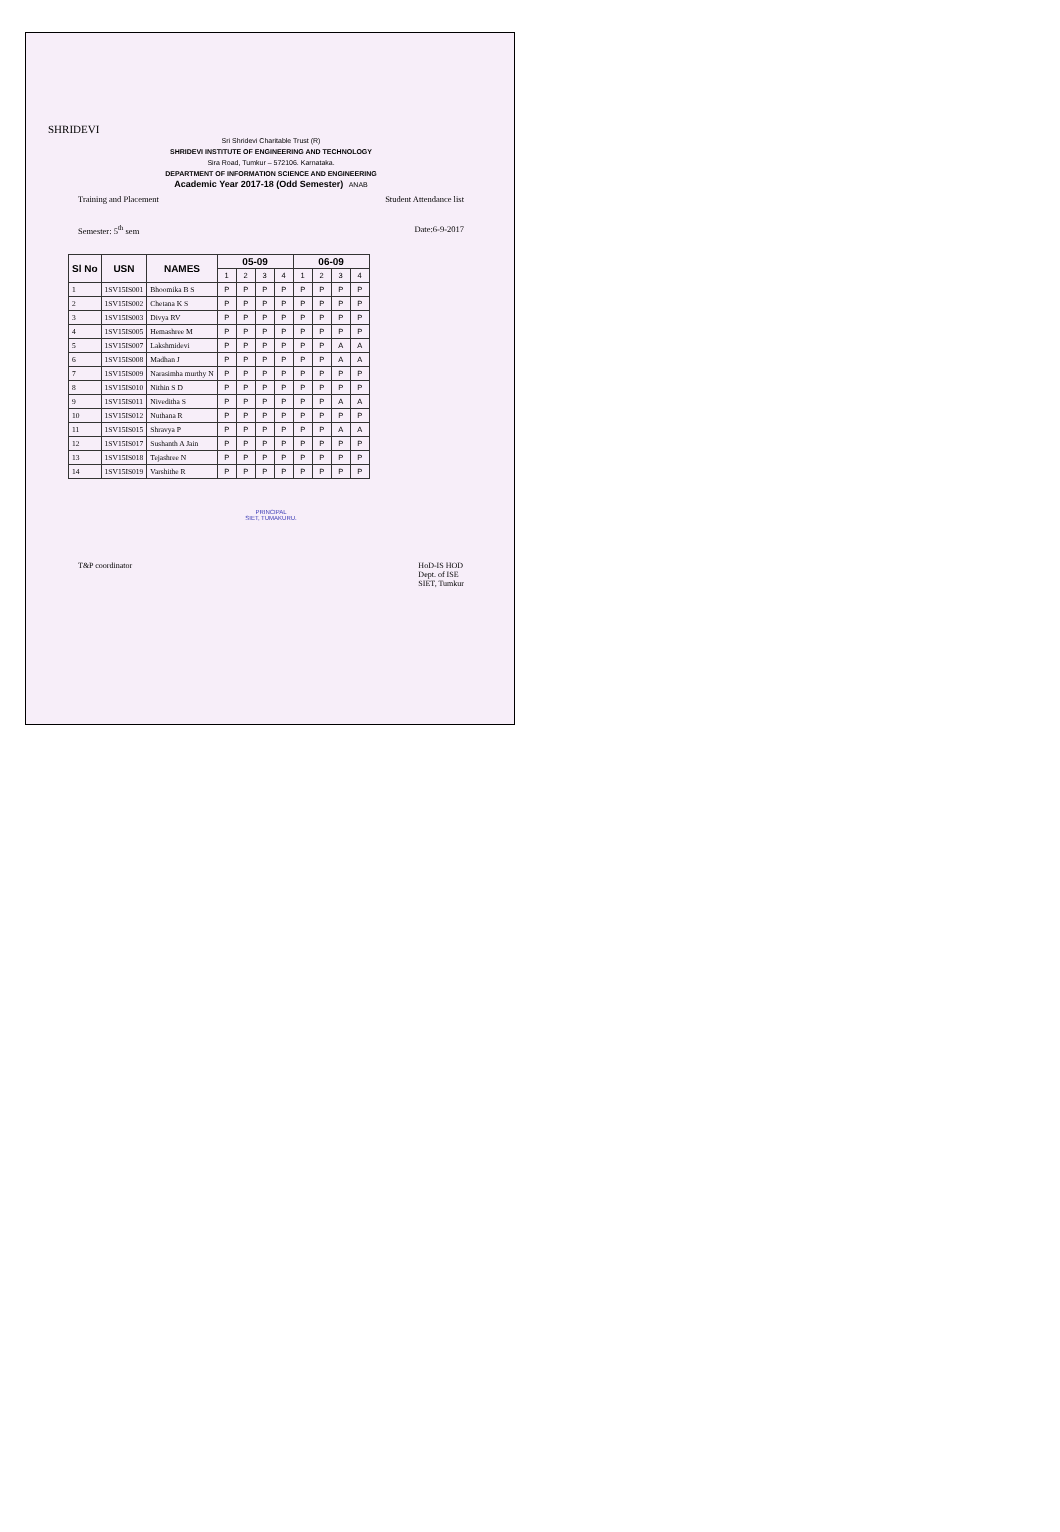SHRIDEVI
Sri Shridevi Charitable Trust (R)
SHRIDEVI INSTITUTE OF ENGINEERING AND TECHNOLOGY
Sira Road, Tumkur – 572106. Karnataka.
DEPARTMENT OF INFORMATION SCIENCE AND ENGINEERING
Academic Year 2017-18 (Odd Semester) ANAB
Training and Placement Student Attendance list
Semester: 5<sup>th</sup> sem Date:6-9-2017
| Sl No | USN | NAMES | 05-09 | | | | 06-09 | | | |
| --- | --- | --- | --- | --- | --- | --- | --- | --- | --- | --- |
| | | | 1 | 2 | 3 | 4 | 1 | 2 | 3 | 4 |
| 1 | 1SV15IS001 | Bhoomika B S | P | P | P | P | P | P | P | P |
| 2 | 1SV15IS002 | Chetana K S | P | P | P | P | P | P | P | P |
| 3 | 1SV15IS003 | Divya RV | P | P | P | P | P | P | P | P |
| 4 | 1SV15IS005 | Hemashree M | P | P | P | P | P | P | P | P |
| 5 | 1SV15IS007 | Lakshmidevi | P | P | P | P | P | P | A | A |
| 6 | 1SV15IS008 | Madhan J | P | P | P | P | P | P | A | A |
| 7 | 1SV15IS009 | Narasimha murthy N | P | P | P | P | P | P | P | P |
| 8 | 1SV15IS010 | Nithin S D | P | P | P | P | P | P | P | P |
| 9 | 1SV15IS011 | Niveditha S | P | P | P | P | P | P | A | A |
| 10 | 1SV15IS012 | Nuthana R | P | P | P | P | P | P | P | P |
| 11 | 1SV15IS015 | Shravya P | P | P | P | P | P | P | A | A |
| 12 | 1SV15IS017 | Sushanth A Jain | P | P | P | P | P | P | P | P |
| 13 | 1SV15IS018 | Tejashree N | P | P | P | P | P | P | P | P |
| 14 | 1SV15IS019 | Varshithe R | P | P | P | P | P | P | P | P |
PRINCIPAL
SIET, TUMAKURU.
T&P coordinator HoD-IS HOD
Dept. of ISE
SIET, Tumkur